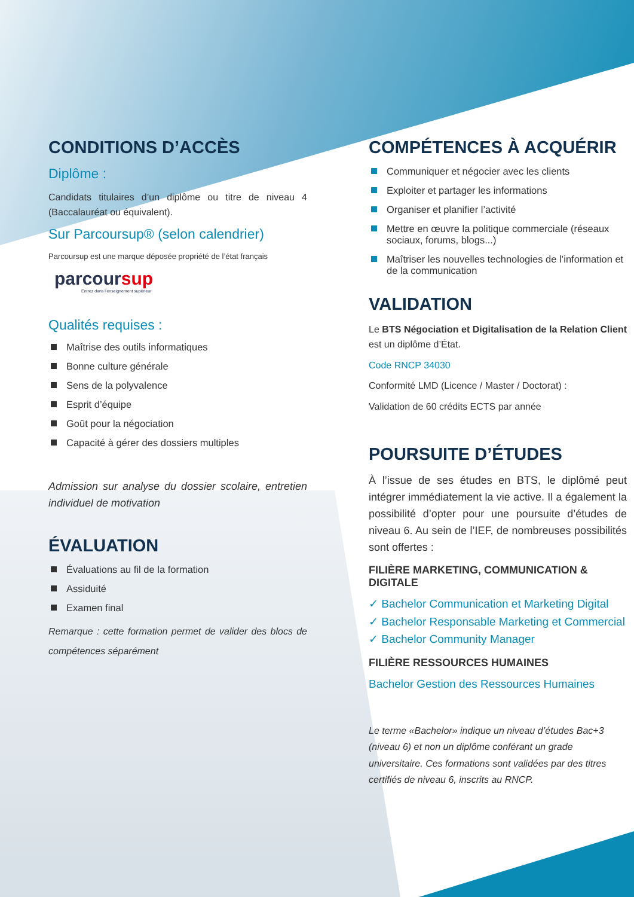CONDITIONS D’ACCÈS
Diplôme :
Candidats titulaires d’un diplôme ou titre de niveau 4 (Baccalauréat ou équivalent).
Sur Parcoursup® (selon calendrier)
Parcoursup est une marque déposée propriété de l’état français
parcoursup
Entrez dans l’enseignement supérieur
Qualités requises :
Maîtrise des outils informatiques
Bonne culture générale
Sens de la polyvalence
Esprit d’équipe
Goût pour la négociation
Capacité à gérer des dossiers multiples
Admission sur analyse du dossier scolaire, entretien individuel de motivation
ÉVALUATION
Évaluations au fil de la formation
Assiduité
Examen final
Remarque : cette formation permet de valider des blocs de compétences séparément
COMPÉTENCES À ACQUÉRIR
Communiquer et négocier avec les clients
Exploiter et partager les informations
Organiser et planifier l’activité
Mettre en œuvre la politique commerciale (réseaux sociaux, forums, blogs...)
Maîtriser les nouvelles technologies de l’information et de la communication
VALIDATION
Le BTS Négociation et Digitalisation de la Relation Client est un diplôme d’État.
Code RNCP 34030
Conformité LMD (Licence / Master / Doctorat) :
Validation de 60 crédits ECTS par année
POURSUITE D’ÉTUDES
À l’issue de ses études en BTS, le diplômé peut intégrer immédiatement la vie active. Il a également la possibilité d’opter pour une poursuite d’études de niveau 6. Au sein de l’IEF, de nombreuses possibilités sont offertes :
FILIÈRE MARKETING, COMMUNICATION & DIGITALE
✓ Bachelor Communication et Marketing Digital
✓ Bachelor Responsable Marketing et Commercial
✓ Bachelor Community Manager
FILIÈRE RESSOURCES HUMAINES
Bachelor Gestion des Ressources Humaines
Le terme «Bachelor» indique un niveau d’études Bac+3 (niveau 6) et non un diplôme conférant un grade universitaire. Ces formations sont validées par des titres certifiés de niveau 6, inscrits au RNCP.